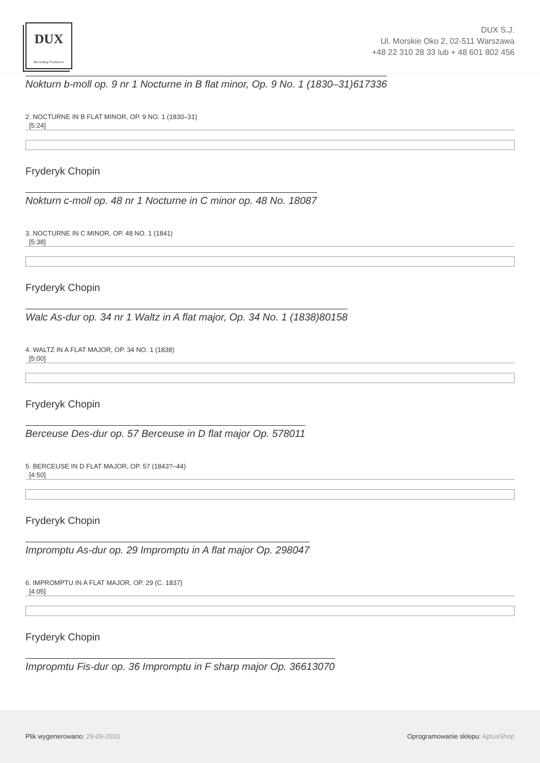DUX
Recording Producers
DUX S.J.
Ul. Morskie Oko 2, 02-511 Warszawa
+48 22 310 28 33 lub + 48 601 802 456
Nokturn b-moll op. 9 nr 1 Nocturne in B flat minor, Op. 9 No. 1 (1830–31)617336
2. NOCTURNE IN B FLAT MINOR, OP. 9 NO. 1 (1830–31)
[5:24]
Fryderyk Chopin
Nokturn c-moll op. 48 nr 1 Nocturne in C minor op. 48 No. 18087
3. NOCTURNE IN C MINOR, OP. 48 NO. 1 (1841)
[5:38]
Fryderyk Chopin
Walc As-dur op. 34 nr 1 Waltz in A flat major, Op. 34 No. 1 (1838)80158
4. WALTZ IN A FLAT MAJOR, OP. 34 NO. 1 (1838)
[5:00]
Fryderyk Chopin
Berceuse Des-dur op. 57 Berceuse in D flat major Op. 578011
5. BERCEUSE IN D FLAT MAJOR, OP. 57 (1843?–44)
[4:50]
Fryderyk Chopin
Impromptu As-dur op. 29 Impromptu in A flat major Op. 298047
6. IMPROMPTU IN A FLAT MAJOR, OP. 29 (C. 1837)
[4:05]
Fryderyk Chopin
Impropmtu Fis-dur op. 36 Impromptu in F sharp major Op. 36613070
Plik wygenerowano: 29-09-2020 Oprogramowanie sklepu: AptusShop